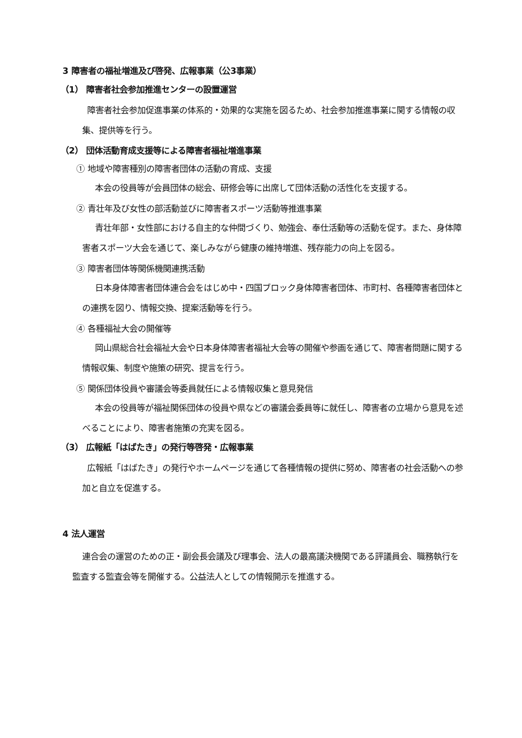3 障害者の福祉増進及び啓発、広報事業（公3事業）
（1） 障害者社会参加推進センターの設置運営
障害者社会参加促進事業の体系的・効果的な実施を図るため、社会参加推進事業に関する情報の収集、提供等を行う。
（2） 団体活動育成支援等による障害者福祉増進事業
① 地域や障害種別の障害者団体の活動の育成、支援
本会の役員等が会員団体の総会、研修会等に出席して団体活動の活性化を支援する。
② 青壮年及び女性の部活動並びに障害者スポーツ活動等推進事業
青壮年部・女性部における自主的な仲間づくり、勉強会、奉仕活動等の活動を促す。また、身体障害者スポーツ大会を通じて、楽しみながら健康の維持増進、残存能力の向上を図る。
③ 障害者団体等関係機関連携活動
日本身体障害者団体連合会をはじめ中・四国ブロック身体障害者団体、市町村、各種障害者団体との連携を図り、情報交換、提案活動等を行う。
④ 各種福祉大会の開催等
岡山県総合社会福祉大会や日本身体障害者福祉大会等の開催や参画を通じて、障害者問題に関する情報収集、制度や施策の研究、提言を行う。
⑤ 関係団体役員や審議会等委員就任による情報収集と意見発信
本会の役員等が福祉関係団体の役員や県などの審議会委員等に就任し、障害者の立場から意見を述べることにより、障害者施策の充実を図る。
（3） 広報紙「はばたき」の発行等啓発・広報事業
広報紙「はばたき」の発行やホームページを通じて各種情報の提供に努め、障害者の社会活動への参加と自立を促進する。
4 法人運営
連合会の運営のための正・副会長会議及び理事会、法人の最高議決機関である評議員会、職務執行を監査する監査会等を開催する。公益法人としての情報開示を推進する。